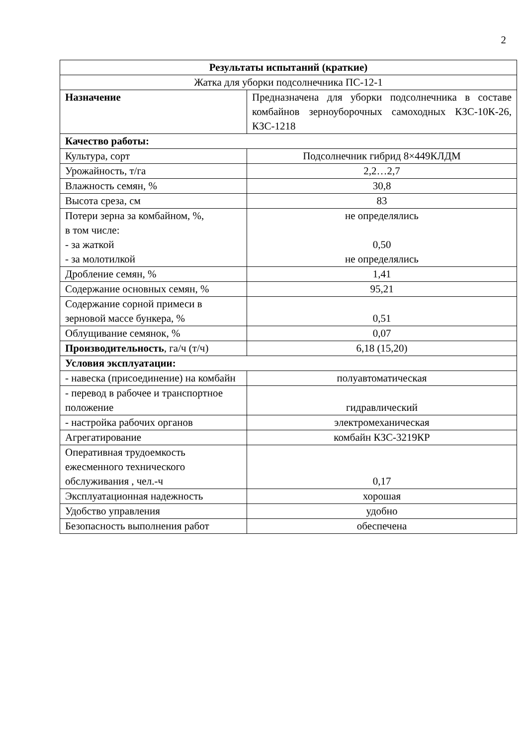2
| Результаты испытаний (краткие) | |
| --- | --- |
| Жатка для уборки подсолнечника ПС-12-1 | |
| Назначение | Предназначена для уборки подсолнечника в составе комбайнов зерноуборочных самоходных КЗС-10К-26, КЗС-1218 |
| Качество работы: | |
| Культура, сорт | Подсолнечник гибрид 8×449КЛДМ |
| Урожайность, т/га | 2,2…2,7 |
| Влажность семян, % | 30,8 |
| Высота среза, см | 83 |
| Потери зерна за комбайном, %, в том числе: - за жаткой - за молотилкой | не определялись 0,50 не определялись |
| Дробление семян, % | 1,41 |
| Содержание основных семян, % | 95,21 |
| Содержание сорной примеси в зерновой массе бункера, % | 0,51 |
| Облущивание семянок, % | 0,07 |
| Производительность , га/ч (т/ч) | 6,18 (15,20) |
| Условия эксплуатации: | |
| - навеска (присоединение) на комбайн | полуавтоматическая |
| - перевод в рабочее и транспортное положение | гидравлический |
| - настройка рабочих органов | электромеханическая |
| Агрегатирование | комбайн КЗС-3219КР |
| Оперативная трудоемкость ежесменного технического обслуживания , чел.-ч | 0,17 |
| Эксплуатационная надежность | хорошая |
| Удобство управления | удобно |
| Безопасность выполнения работ | обеспечена |